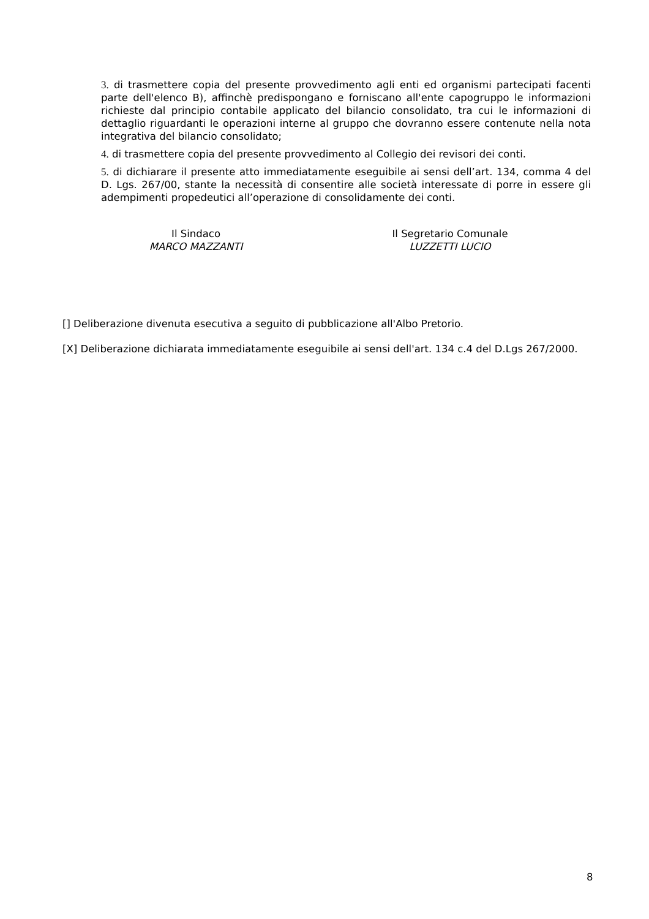3. di trasmettere copia del presente provvedimento agli enti ed organismi partecipati facenti parte dell'elenco B), affinchè predispongano e forniscano all'ente capogruppo le informazioni richieste dal principio contabile applicato del bilancio consolidato, tra cui le informazioni di dettaglio riguardanti le operazioni interne al gruppo che dovranno essere contenute nella nota integrativa del bilancio consolidato;
4. di trasmettere copia del presente provvedimento al Collegio dei revisori dei conti.
5. di dichiarare il presente atto immediatamente eseguibile ai sensi dell’art. 134, comma 4 del D. Lgs. 267/00, stante la necessità di consentire alle società interessate di porre in essere gli adempimenti propedeutici all’operazione di consolidamente dei conti.
Il Sindaco
MARCO MAZZANTI
Il Segretario Comunale
LUZZETTI LUCIO
[] Deliberazione divenuta esecutiva a seguito di pubblicazione all'Albo Pretorio.
[X] Deliberazione dichiarata immediatamente eseguibile ai sensi dell'art. 134 c.4 del D.Lgs 267/2000.
8